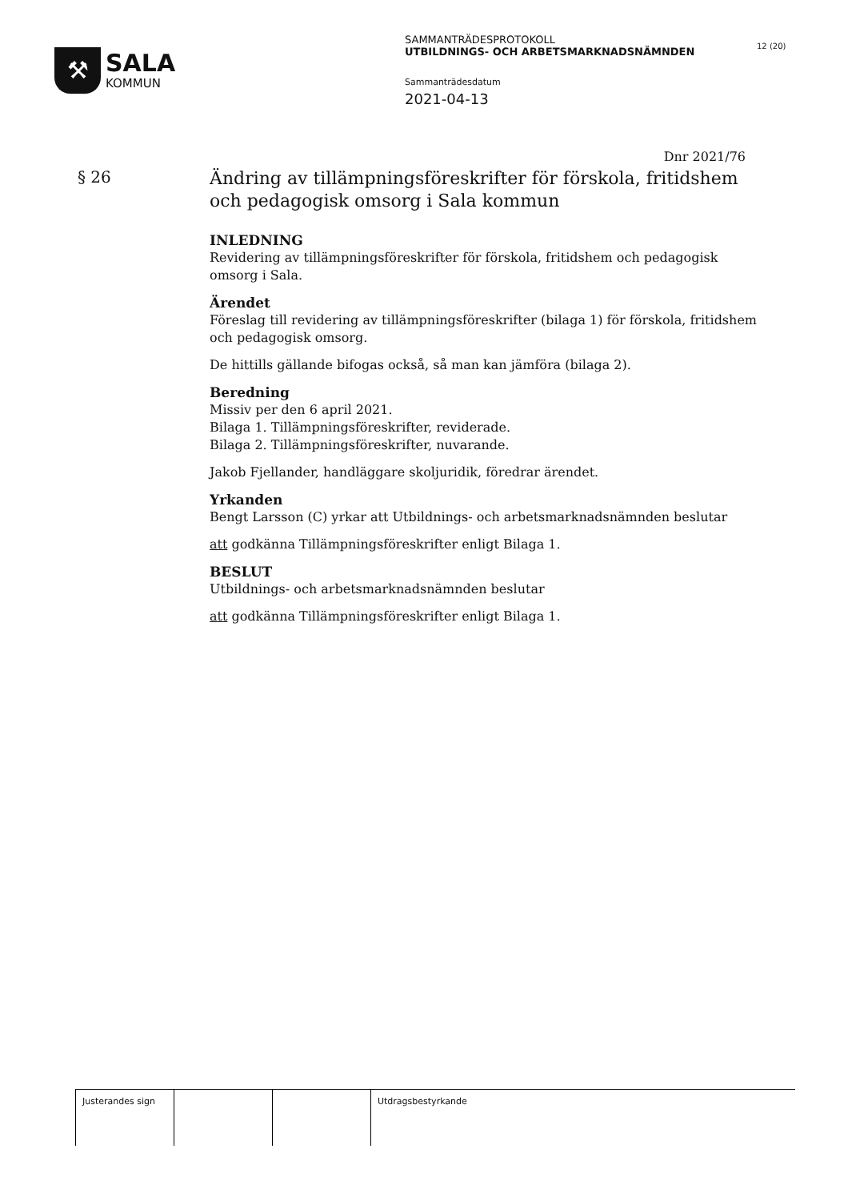⚒
SALA
KOMMUN
SAMMANTRÄDESPROTOKOLL
UTBILDNINGS- OCH ARBETSMARKNADSNÄMNDEN
Sammanträdesdatum
2021-04-13
12 (20)
Dnr 2021/76
§ 26
Ändring av tillämpningsföreskrifter för förskola, fritidshem och pedagogisk omsorg i Sala kommun
INLEDNING
Revidering av tillämpningsföreskrifter för förskola, fritidshem och pedagogisk omsorg i Sala.
Ärendet
Föreslag till revidering av tillämpningsföreskrifter (bilaga 1) för förskola, fritidshem och pedagogisk omsorg.
De hittills gällande bifogas också, så man kan jämföra (bilaga 2).
Beredning
Missiv per den 6 april 2021.
Bilaga 1. Tillämpningsföreskrifter, reviderade.
Bilaga 2. Tillämpningsföreskrifter, nuvarande.
Jakob Fjellander, handläggare skoljuridik, föredrar ärendet.
Yrkanden
Bengt Larsson (C) yrkar att Utbildnings- och arbetsmarknadsnämnden beslutar
att godkänna Tillämpningsföreskrifter enligt Bilaga 1.
BESLUT
Utbildnings- och arbetsmarknadsnämnden beslutar
att godkänna Tillämpningsföreskrifter enligt Bilaga 1.
Justerandes sign Utdragsbestyrkande